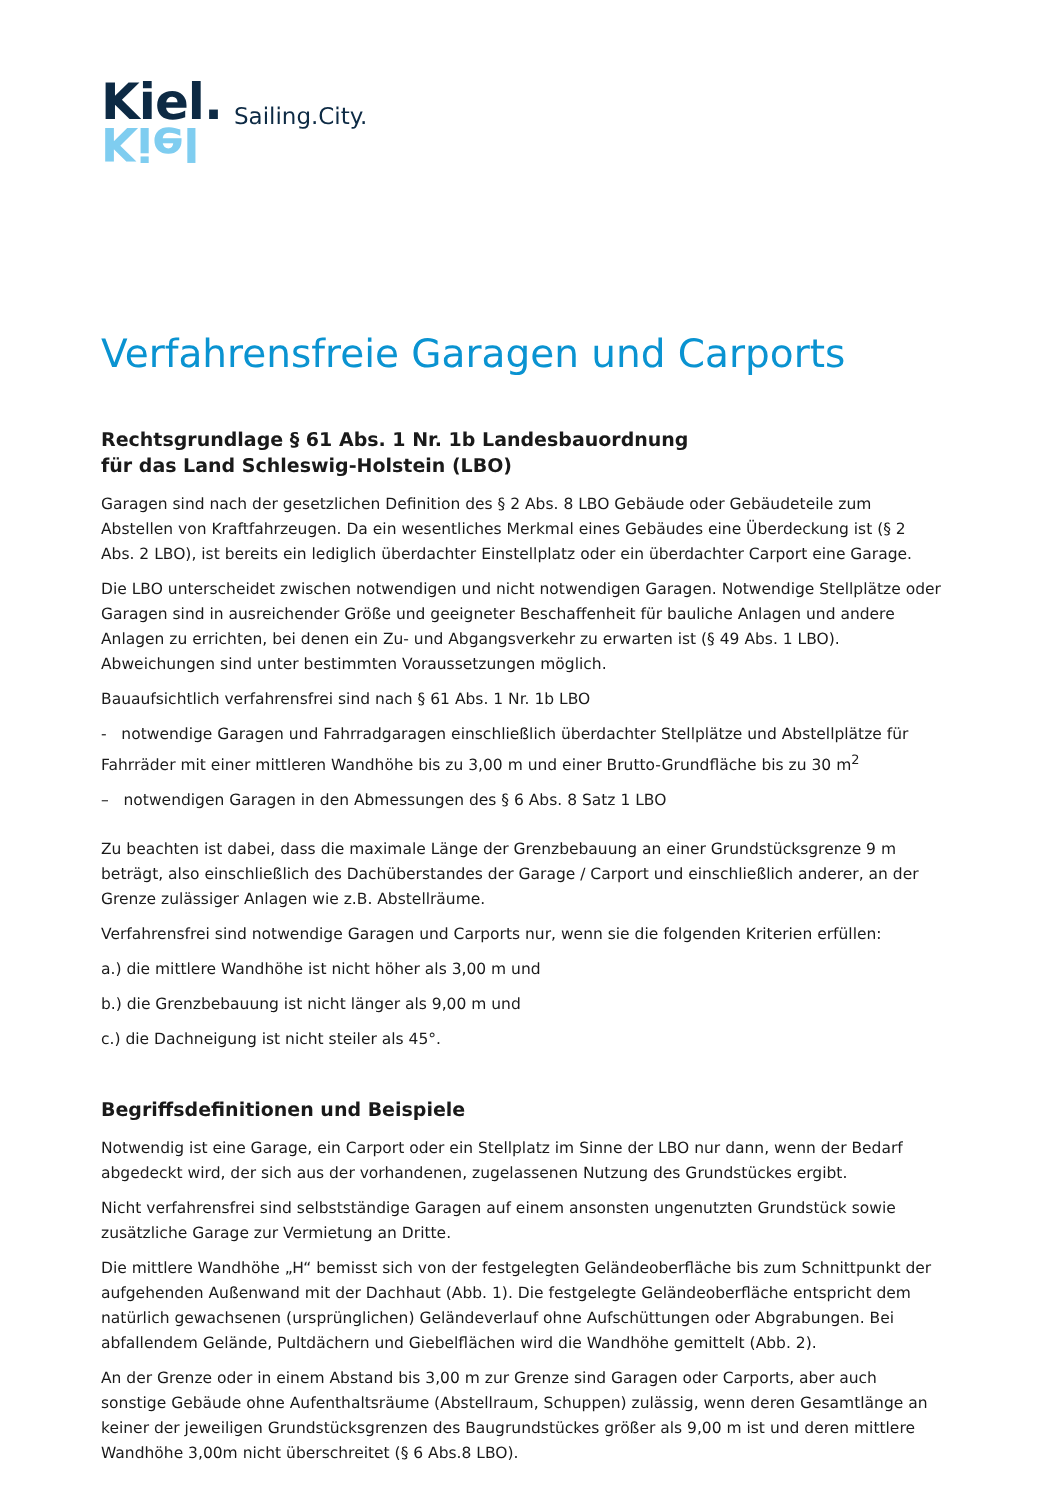Kiel.
Kiel
Sailing.City.
Verfahrensfreie Garagen und Carports
Rechtsgrundlage § 61 Abs. 1 Nr. 1b Landesbauordnung
für das Land Schleswig-Holstein (LBO)
Garagen sind nach der gesetzlichen Definition des § 2 Abs. 8 LBO Gebäude oder Gebäudeteile zum Abstellen von Kraftfahrzeugen. Da ein wesentliches Merkmal eines Gebäudes eine Überdeckung ist (§ 2 Abs. 2 LBO), ist bereits ein lediglich überdachter Einstellplatz oder ein überdachter Carport eine Garage.
Die LBO unterscheidet zwischen notwendigen und nicht notwendigen Garagen. Notwendige Stellplätze oder Garagen sind in ausreichender Größe und geeigneter Beschaffenheit für bauliche Anlagen und andere Anlagen zu errichten, bei denen ein Zu- und Abgangsverkehr zu erwarten ist (§ 49 Abs. 1 LBO). Abweichungen sind unter bestimmten Voraussetzungen möglich.
Bauaufsichtlich verfahrensfrei sind nach § 61 Abs. 1 Nr. 1b LBO
- notwendige Garagen und Fahrradgaragen einschließlich überdachter Stellplätze und Abstellplätze für Fahrräder mit einer mittleren Wandhöhe bis zu 3,00 m und einer Brutto-Grundfläche bis zu 30 m<sup>2</sup>
– notwendigen Garagen in den Abmessungen des § 6 Abs. 8 Satz 1 LBO
Zu beachten ist dabei, dass die maximale Länge der Grenzbebauung an einer Grundstücksgrenze 9 m beträgt, also einschließlich des Dachüberstandes der Garage / Carport und einschließlich anderer, an der Grenze zulässiger Anlagen wie z.B. Abstellräume.
Verfahrensfrei sind notwendige Garagen und Carports nur, wenn sie die folgenden Kriterien erfüllen:
a.) die mittlere Wandhöhe ist nicht höher als 3,00 m und
b.) die Grenzbebauung ist nicht länger als 9,00 m und
c.) die Dachneigung ist nicht steiler als 45°.
Begriffsdefinitionen und Beispiele
Notwendig ist eine Garage, ein Carport oder ein Stellplatz im Sinne der LBO nur dann, wenn der Bedarf abgedeckt wird, der sich aus der vorhandenen, zugelassenen Nutzung des Grundstückes ergibt.
Nicht verfahrensfrei sind selbstständige Garagen auf einem ansonsten ungenutzten Grundstück sowie zusätzliche Garage zur Vermietung an Dritte.
Die mittlere Wandhöhe „H“ bemisst sich von der festgelegten Geländeoberfläche bis zum Schnittpunkt der aufgehenden Außenwand mit der Dachhaut (Abb. 1). Die festgelegte Geländeoberfläche entspricht dem natürlich gewachsenen (ursprünglichen) Geländeverlauf ohne Aufschüttungen oder Abgrabungen. Bei abfallendem Gelände, Pultdächern und Giebelflächen wird die Wandhöhe gemittelt (Abb. 2).
An der Grenze oder in einem Abstand bis 3,00 m zur Grenze sind Garagen oder Carports, aber auch sonstige Gebäude ohne Aufenthaltsräume (Abstellraum, Schuppen) zulässig, wenn deren Gesamtlänge an keiner der jeweiligen Grundstücksgrenzen des Baugrundstückes größer als 9,00 m ist und deren mittlere Wandhöhe 3,00m nicht überschreitet (§ 6 Abs.8 LBO).